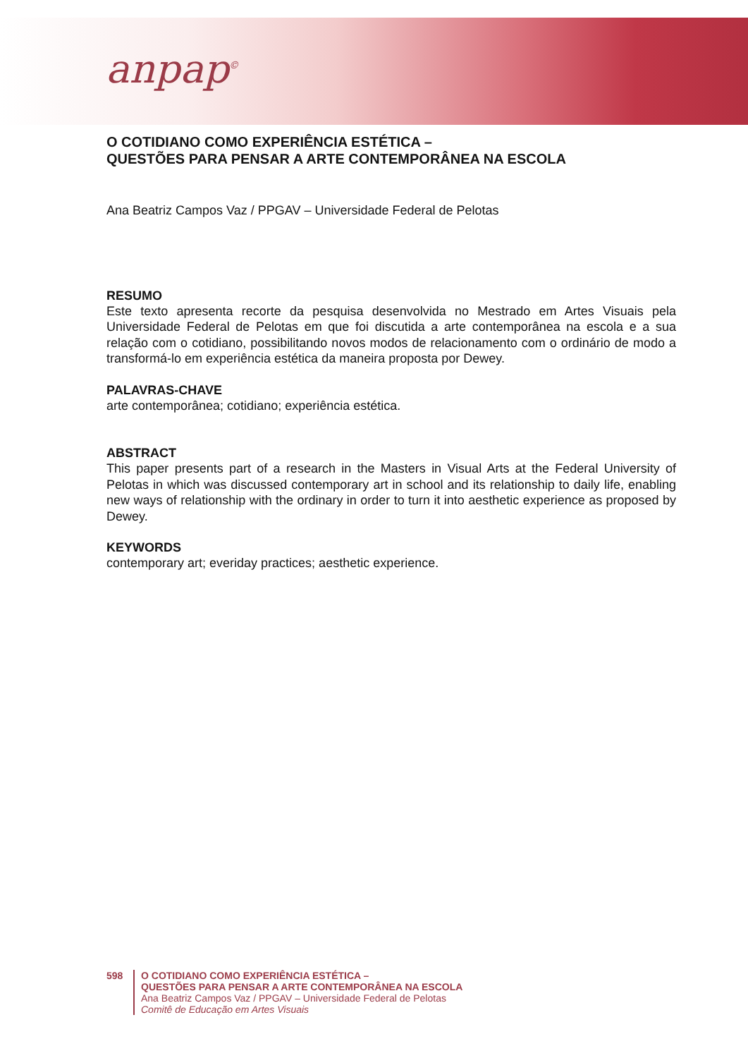anpap<sup>©</sup>
O COTIDIANO COMO EXPERIÊNCIA ESTÉTICA –
QUESTÕES PARA PENSAR A ARTE CONTEMPORÂNEA NA ESCOLA
Ana Beatriz Campos Vaz / PPGAV – Universidade Federal de Pelotas
RESUMO
Este texto apresenta recorte da pesquisa desenvolvida no Mestrado em Artes Visuais pela Universidade Federal de Pelotas em que foi discutida a arte contemporânea na escola e a sua relação com o cotidiano, possibilitando novos modos de relacionamento com o ordinário de modo a transformá-lo em experiência estética da maneira proposta por Dewey.
PALAVRAS-CHAVE
arte contemporânea; cotidiano; experiência estética.
ABSTRACT
This paper presents part of a research in the Masters in Visual Arts at the Federal University of Pelotas in which was discussed contemporary art in school and its relationship to daily life, enabling new ways of relationship with the ordinary in order to turn it into aesthetic experience as proposed by Dewey.
KEYWORDS
contemporary art; everiday practices; aesthetic experience.
598 O COTIDIANO COMO EXPERIÊNCIA ESTÉTICA –
QUESTÕES PARA PENSAR A ARTE CONTEMPORÂNEA NA ESCOLA
Ana Beatriz Campos Vaz / PPGAV – Universidade Federal de Pelotas
Comitê de Educação em Artes Visuais